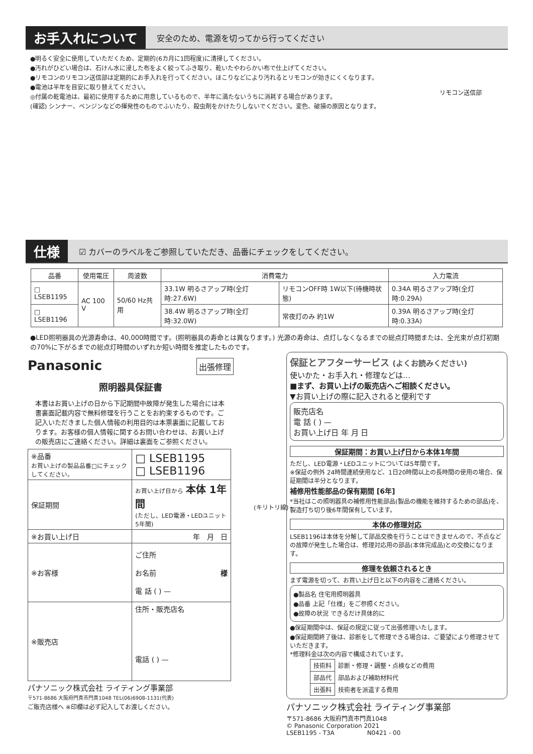お手入れについて 安全のため、電源を切ってから行ってください
●明るく安全に使用していただくため、定期的(6カ月に1回程度)に清掃してください。
●汚れがひどい場合は、石けん水に浸した布をよく絞ってふき取り、乾いたやわらかい布で仕上げてください。
●リモコンのリモコン送信部は定期的にお手入れを行ってください。ほこりなどにより汚れるとリモコンが効きにくくなります。
●電池は半年を目安に取り替えてください。
◎付属の乾電池は、最初に使用するために用意しているもので、半年に満たないうちに消耗する場合があります。
(確認) シンナー、ベンジンなどの揮発性のものでふいたり、殺虫剤をかけたりしないでください。変色、破損の原因となります。
リモコン送信部
仕様 ☑ カバーのラベルをご参照していただき、品番にチェックをしてください。
| 品番 | 使用電圧 | 周波数 | 消費電力 | | 入力電流 |
| --- | --- | --- | --- | --- | --- |
| □ LSEB1195 | AC 100 V | 50/60 Hz共用 | 33.1W 明るさアップ時(全灯時:27.6W) | リモコンOFF時 1W以下(待機時状態) | 0.34A 明るさアップ時(全灯時:0.29A) |
| □ LSEB1196 | | | 38.4W 明るさアップ時(全灯時:32.0W) | 常夜灯のみ 約1W | 0.39A 明るさアップ時(全灯時:0.33A) |
●LED照明器具の光源寿命は、40,000時間です。(照明器具の寿命とは異なります。) 光源の寿命は、点灯しなくなるまでの総点灯時間または、全光束が点灯初期の70%に下がるまでの総点灯時間のいずれか短い時間を推定したものです。
Panasonic 出張修理
照明器具保証書
本書はお買い上げの日から下記期間中故障が発生した場合には本書裏面記載内容で無料修理を行うことをお約束するものです。ご記入いただきました個人情報の利用目的は本票裏面に記載しております。お客様の個人情報に関するお問い合わせは、お買い上げの販売店にご連絡ください。詳細は裏面をご参照ください。
| ※品番 お買い上げの製品品番□にチェックしてください。 | □ LSEB1195 □ LSEB1196 |
| 保証期間 | お買い上げ日から 本体 1年間 (ただし、LED電源・LEDユニット5年間) |
| ※お買い上げ日 | 年 月 日 |
| ※お客様 | ご住所 お名前 様 電 話 ( ) — |
| ※販売店 | 住所・販売店名 電話 ( ) — |
パナソニック株式会社 ライティング事業部
〒571-8686 大阪府門真市門真1048 TEL(06)6908-1131(代表)
ご販売店様へ ※印欄は必ず記入してお渡しください。
(キリトリ線)
保証とアフターサービス (よくお読みください)
使いかた・お手入れ・修理などは…
■まず、お買い上げの販売店へご相談ください。
▼お買い上げの際に記入されると便利です
販売店名
電 話 ( ) —
お買い上げ日 年 月 日
保証期間：お買い上げ日から本体1年間
ただし、LED電源・LEDユニットについては5年間です。
※保証の例外 24時間連続使用など、1日20時間以上の長時間の使用の場合、保証期間は半分となります。
補修用性能部品の保有期間 [6年]
*当社はこの照明器具の補修用性能部品(製品の機能を維持するための部品)を、製造打ち切り後6年間保有しています。
本体の修理対応
LSEB1196は本体を分解して部品交換を行うことはできませんので、不点などの故障が発生した場合は、修理対応用の部品(本体完成品)との交換になります。
修理を依頼されるとき
まず電源を切って、お買い上げ日と以下の内容をご連絡ください。
●製品名 住宅用照明器具
●品番 上記「仕様」をご参照ください。
●故障の状況 できるだけ具体的に
●保証期間中は、保証の規定に従って出張修理いたします。
●保証期間終了後は、診断をして修理できる場合は、ご要望により修理させていただきます。
*修理料金は次の内容で構成されています。
| 技術料 | 診断・修理・調整・点検などの費用 |
| 部品代 | 部品および補助材料代 |
| 出張料 | 技術者を派遣する費用 |
パナソニック株式会社 ライティング事業部
〒571-8686 大阪府門真市門真1048
© Panasonic Corporation 2021
LSEB1195 - T3A N0421 - 00